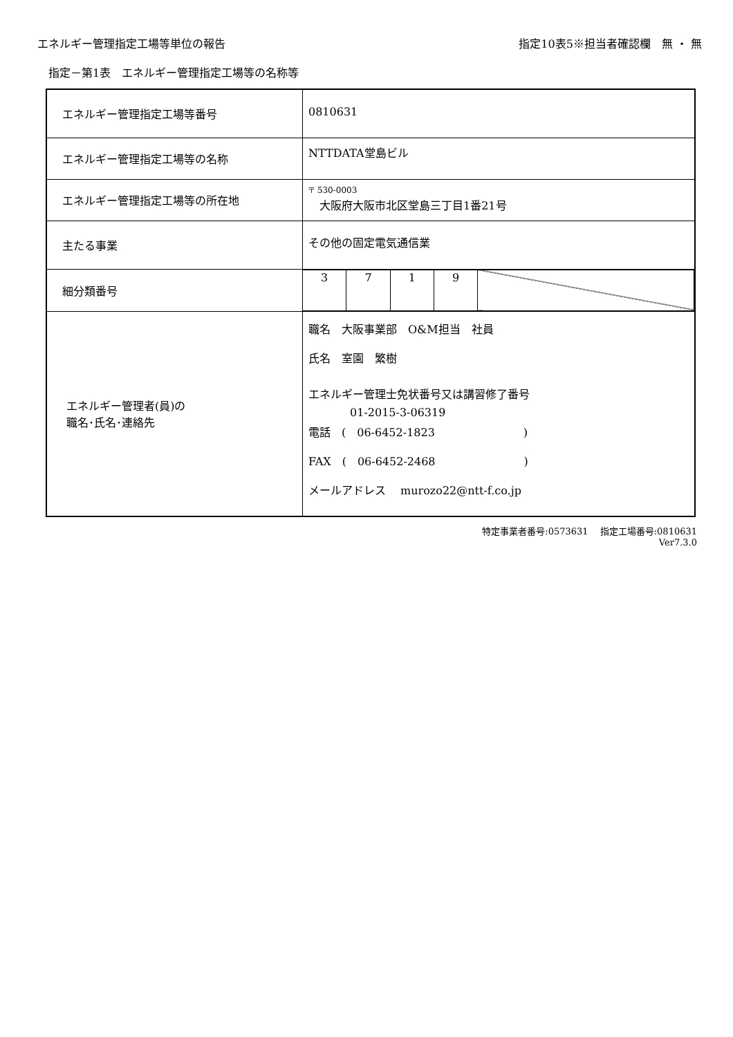エネルギー管理指定工場等単位の報告 指定10表5※担当者確認欄　無 ・ 無
指定－第1表　エネルギー管理指定工場等の名称等
| エネルギー管理指定工場等番号 | 0810631 |
| エネルギー管理指定工場等の名称 | NTTDATA堂島ビル |
| エネルギー管理指定工場等の所在地 | 〒 530-0003 大阪府大阪市北区堂島三丁目1番21号 |
| 主たる事業 | その他の固定電気通信業 |
| 細分類番号 | / 3 / 7 / 1 / 9 / / |
| エネルギー管理者(員)の 職名･氏名･連絡先 | 職名 大阪事業部 O&M担当 社員 氏名 室園 繁樹 エネルギー管理士免状番号又は講習修了番号 01-2015-3-06319 電話 ( 06-6452-1823 ) FAX ( 06-6452-2468 ) メールアドレス murozo22@ntt-f.co.jp |
特定事業者番号:0573631　 指定工場番号:0810631
Ver7.3.0